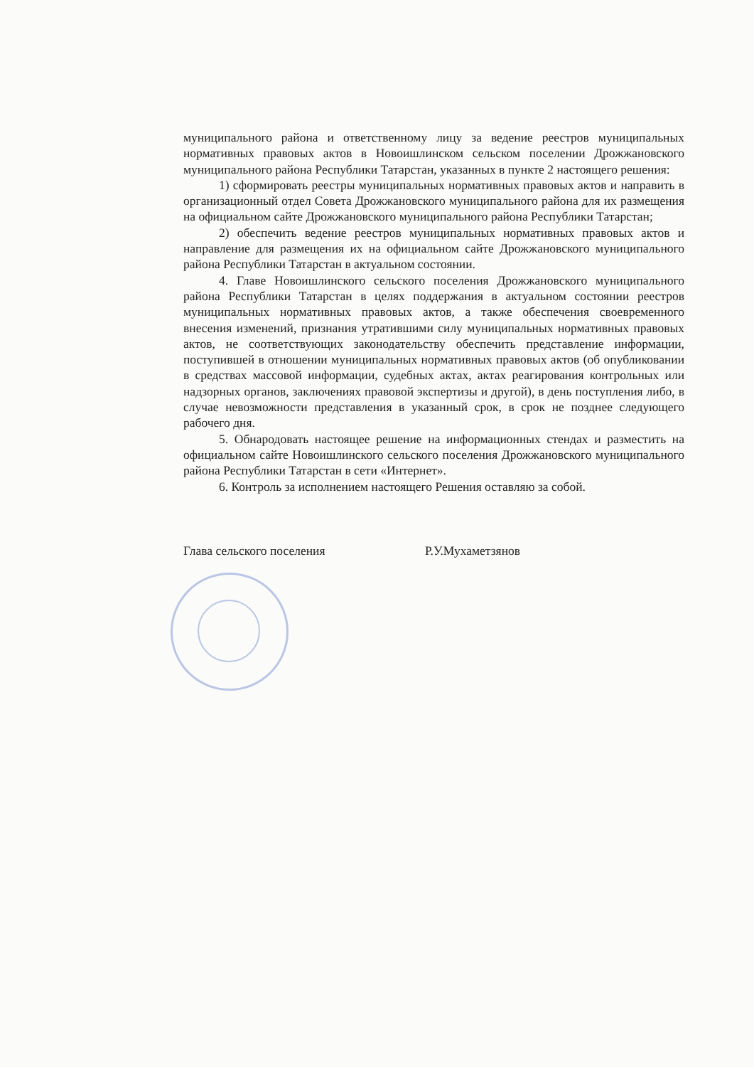муниципального района и ответственному лицу за ведение реестров муниципальных нормативных правовых актов в Новоишлинском сельском поселении Дрожжановского муниципального района Республики Татарстан, указанных в пункте 2 настоящего решения:
1) сформировать реестры муниципальных нормативных правовых актов и направить в организационный отдел Совета Дрожжановского муниципального района для их размещения на официальном сайте Дрожжановского муниципального района Республики Татарстан;
2) обеспечить ведение реестров муниципальных нормативных правовых актов и направление для размещения их на официальном сайте Дрожжановского муниципального района Республики Татарстан в актуальном состоянии.
4. Главе Новоишлинского сельского поселения Дрожжановского муниципального района Республики Татарстан в целях поддержания в актуальном состоянии реестров муниципальных нормативных правовых актов, а также обеспечения своевременного внесения изменений, признания утратившими силу муниципальных нормативных правовых актов, не соответствующих законодательству обеспечить представление информации, поступившей в отношении муниципальных нормативных правовых актов (об опубликовании в средствах массовой информации, судебных актах, актах реагирования контрольных или надзорных органов, заключениях правовой экспертизы и другой), в день поступления либо, в случае невозможности представления в указанный срок, в срок не позднее следующего рабочего дня.
5. Обнародовать настоящее решение на информационных стендах и разместить на официальном сайте Новоишлинского сельского поселения Дрожжановского муниципального района Республики Татарстан в сети «Интернет».
6. Контроль за исполнением настоящего Решения оставляю за собой.
Глава сельского поселения Р.У.Мухаметзянов